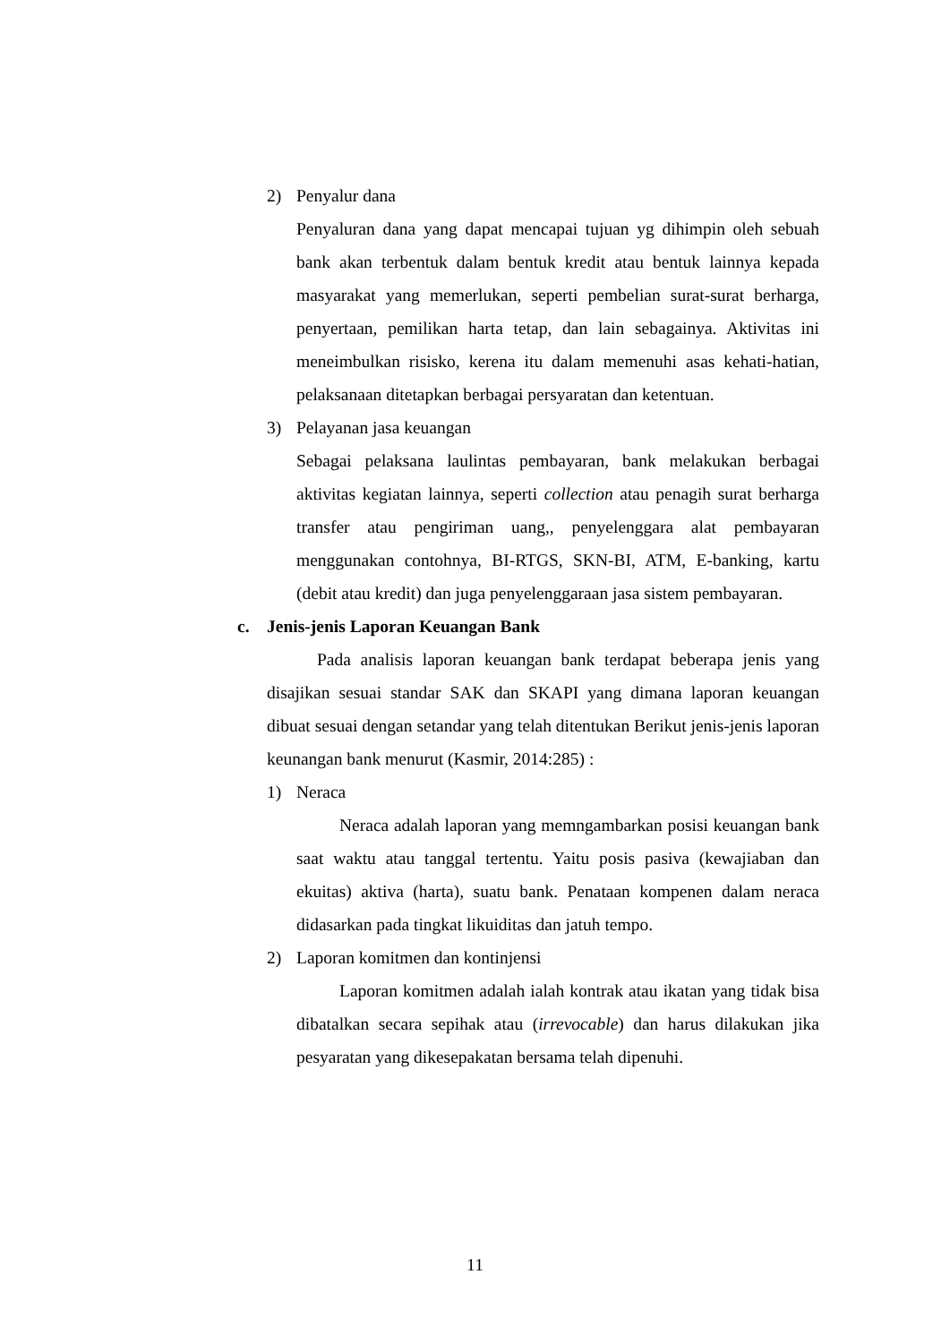2) Penyalur dana
Penyaluran dana yang dapat mencapai tujuan yg dihimpin oleh sebuah bank akan terbentuk dalam bentuk kredit atau bentuk lainnya kepada masyarakat yang memerlukan, seperti pembelian surat-surat berharga, penyertaan, pemilikan harta tetap, dan lain sebagainya. Aktivitas ini meneimbulkan risisko, kerena itu dalam memenuhi asas kehati-hatian, pelaksanaan ditetapkan berbagai persyaratan dan ketentuan.
3) Pelayanan jasa keuangan
Sebagai pelaksana laulintas pembayaran, bank melakukan berbagai aktivitas kegiatan lainnya, seperti collection atau penagih surat berharga transfer atau pengiriman uang,, penyelenggara alat pembayaran menggunakan contohnya, BI-RTGS, SKN-BI, ATM, E-banking, kartu (debit atau kredit) dan juga penyelenggaraan jasa sistem pembayaran.
c. Jenis-jenis Laporan Keuangan Bank
Pada analisis laporan keuangan bank terdapat beberapa jenis yang disajikan sesuai standar SAK dan SKAPI yang dimana laporan keuangan dibuat sesuai dengan setandar yang telah ditentukan Berikut jenis-jenis laporan keunangan bank menurut (Kasmir, 2014:285) :
1) Neraca
Neraca adalah laporan yang memngambarkan posisi keuangan bank saat waktu atau tanggal tertentu. Yaitu posis pasiva (kewajiaban dan ekuitas) aktiva (harta), suatu bank. Penataan kompenen dalam neraca didasarkan pada tingkat likuiditas dan jatuh tempo.
2) Laporan komitmen dan kontinjensi
Laporan komitmen adalah ialah kontrak atau ikatan yang tidak bisa dibatalkan secara sepihak atau (irrevocable) dan harus dilakukan jika pesyaratan yang dikesepakatan bersama telah dipenuhi.
11